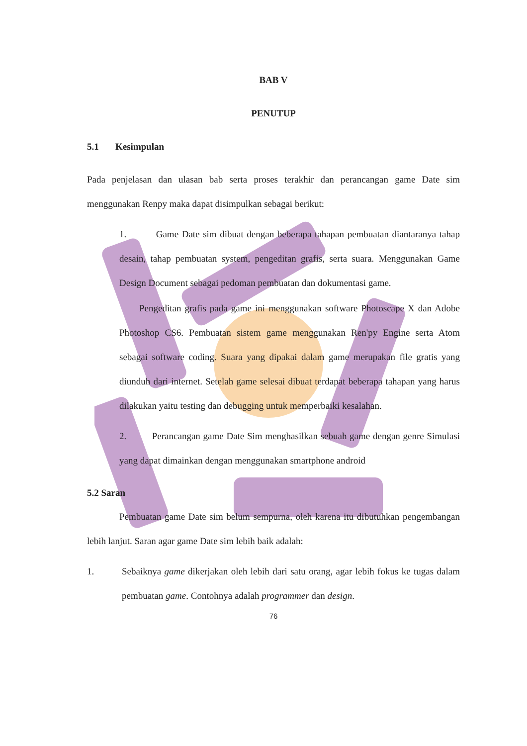BAB V
PENUTUP
5.1 Kesimpulan
Pada penjelasan dan ulasan bab serta proses terakhir dan perancangan game Date sim menggunakan Renpy maka dapat disimpulkan sebagai berikut:
1. Game Date sim dibuat dengan beberapa tahapan pembuatan diantaranya tahap desain, tahap pembuatan system, pengeditan grafis, serta suara. Menggunakan Game Design Document sebagai pedoman pembuatan dan dokumentasi game.
Pengeditan grafis pada game ini menggunakan software Photoscape X dan Adobe Photoshop CS6. Pembuatan sistem game menggunakan Ren'py Engine serta Atom sebagai software coding. Suara yang dipakai dalam game merupakan file gratis yang diunduh dari internet. Setelah game selesai dibuat terdapat beberapa tahapan yang harus dilakukan yaitu testing dan debugging untuk memperbaiki kesalahan.
2. Perancangan game Date Sim menghasilkan sebuah game dengan genre Simulasi yang dapat dimainkan dengan menggunakan smartphone android
5.2 Saran
Pembuatan game Date sim belum sempurna, oleh karena itu dibutuhkan pengembangan lebih lanjut. Saran agar game Date sim lebih baik adalah:
1. Sebaiknya game dikerjakan oleh lebih dari satu orang, agar lebih fokus ke tugas dalam pembuatan game. Contohnya adalah programmer dan design.
76